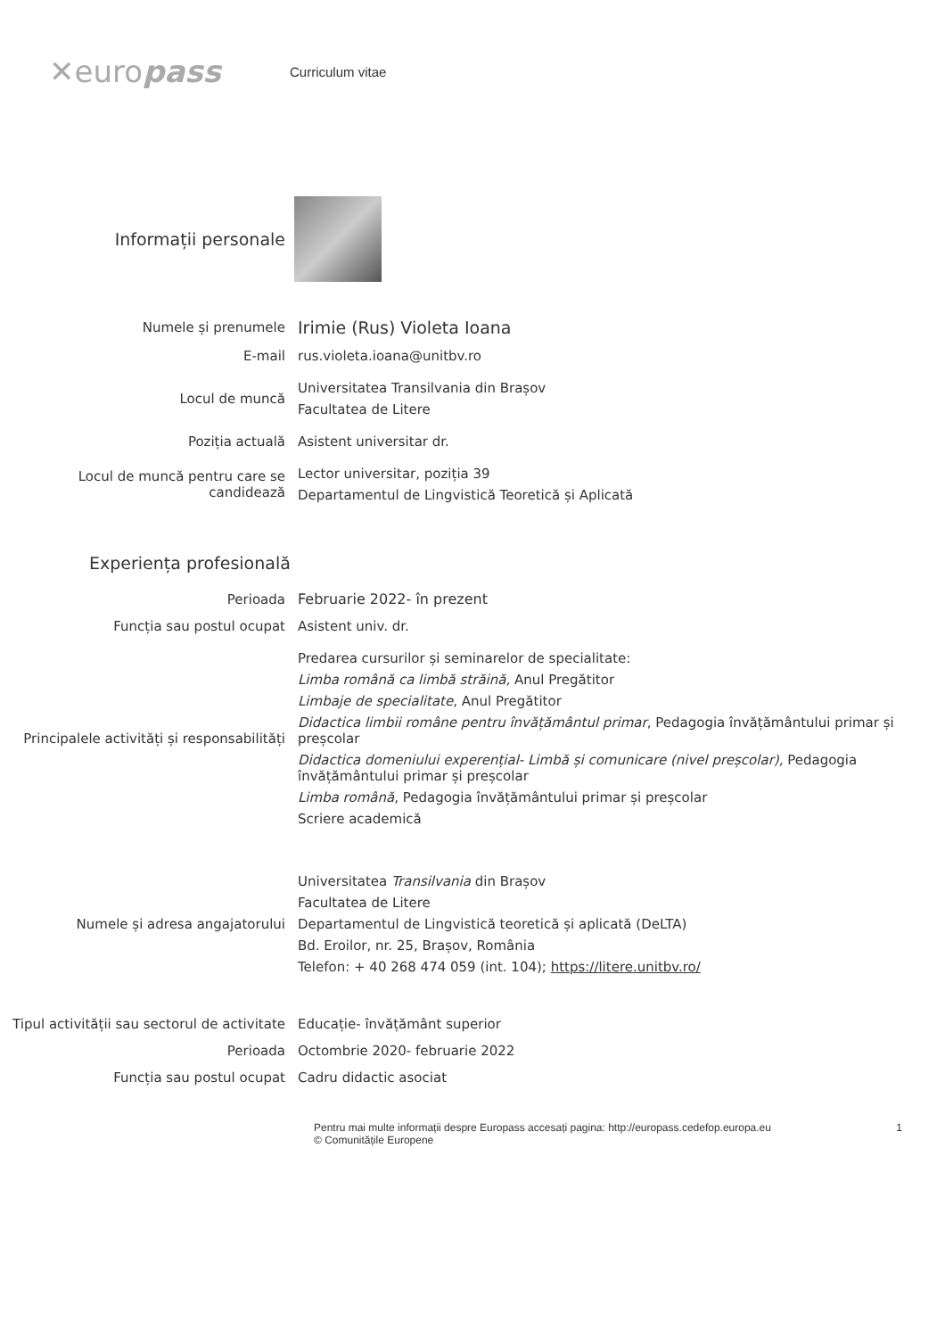✕europass
Curriculum vitae
Informații personale
Numele și prenumele
Irimie (Rus) Violeta Ioana
E-mail
rus.violeta.ioana@unitbv.ro
Locul de muncă
Universitatea Transilvania din Brașov
Facultatea de Litere
Poziția actuală
Asistent universitar dr.
Locul de muncă pentru care se candidează
Lector universitar, poziția 39
Departamentul de Lingvistică Teoretică și Aplicată
Experiența profesională
Perioada
Februarie 2022- în prezent
Funcția sau postul ocupat
Asistent univ. dr.
Principalele activități și responsabilități
Predarea cursurilor și seminarelor de specialitate:
Limba română ca limbă străină, Anul Pregătitor
Limbaje de specialitate, Anul Pregătitor
Didactica limbii române pentru învățământul primar, Pedagogia învățământului primar și preșcolar
Didactica domeniului experențial- Limbă și comunicare (nivel preșcolar), Pedagogia învățământului primar și preșcolar
Limba română, Pedagogia învățământului primar și preșcolar
Scriere academică
Numele și adresa angajatorului
Universitatea Transilvania din Brașov
Facultatea de Litere
Departamentul de Lingvistică teoretică și aplicată (DeLTA)
Bd. Eroilor, nr. 25, Brașov, România
Telefon: + 40 268 474 059 (int. 104); https://litere.unitbv.ro/
Tipul activității sau sectorul de activitate
Educație- învățământ superior
Perioada
Octombrie 2020- februarie 2022
Funcția sau postul ocupat
Cadru didactic asociat
Pentru mai multe informații despre Europass accesați pagina: http://europass.cedefop.europa.eu
© Comunitățile Europene
1